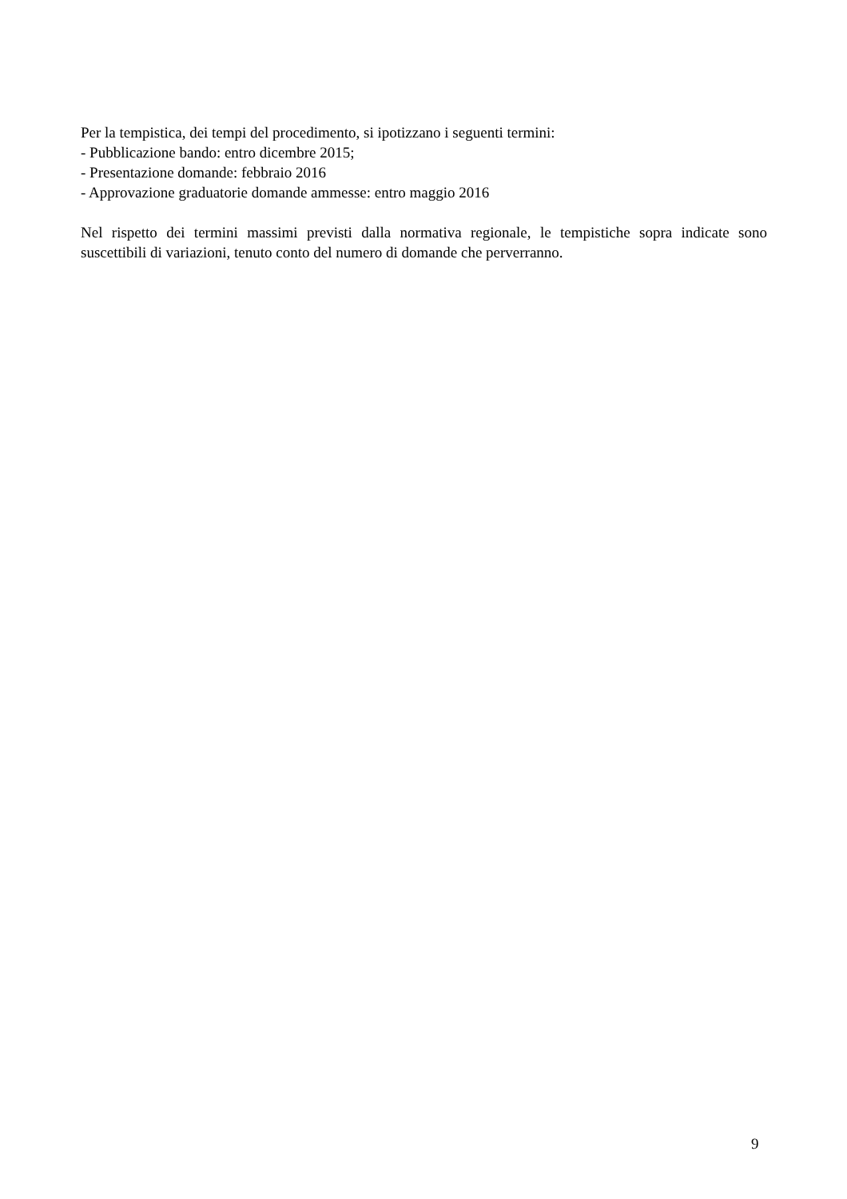Per la tempistica, dei tempi del procedimento, si ipotizzano i seguenti termini:
- Pubblicazione bando: entro dicembre 2015;
- Presentazione domande: febbraio 2016
- Approvazione graduatorie domande ammesse: entro maggio 2016
Nel rispetto dei termini massimi previsti dalla normativa regionale, le tempistiche sopra indicate sono suscettibili di variazioni, tenuto conto del numero di domande che perverranno.
9